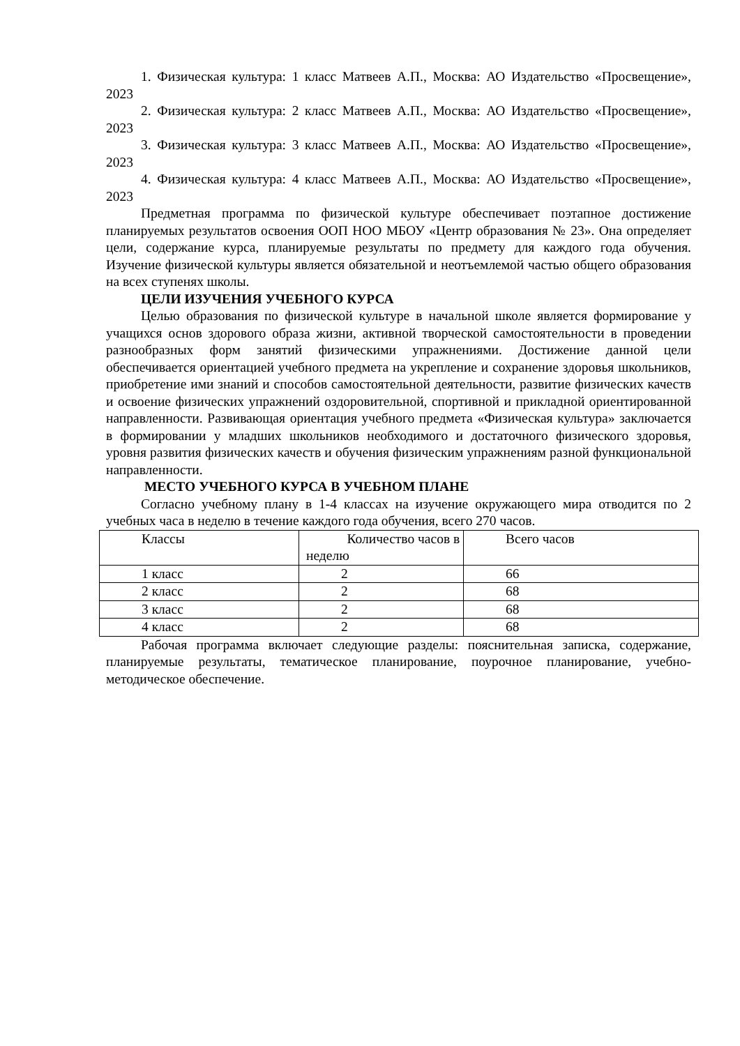1. Физическая культура: 1 класс Матвеев А.П., Москва: АО Издательство «Просвещение», 2023
2. Физическая культура: 2 класс Матвеев А.П., Москва: АО Издательство «Просвещение», 2023
3. Физическая культура: 3 класс Матвеев А.П., Москва: АО Издательство «Просвещение», 2023
4. Физическая культура: 4 класс Матвеев А.П., Москва: АО Издательство «Просвещение», 2023
Предметная программа по физической культуре обеспечивает поэтапное достижение планируемых результатов освоения ООП НОО МБОУ «Центр образования № 23». Она определяет цели, содержание курса, планируемые результаты по предмету для каждого года обучения. Изучение физической культуры является обязательной и неотъемлемой частью общего образования на всех ступенях школы.
ЦЕЛИ ИЗУЧЕНИЯ УЧЕБНОГО КУРСА
Целью образования по физической культуре в начальной школе является формирование у учащихся основ здорового образа жизни, активной творческой самостоятельности в проведении разнообразных форм занятий физическими упражнениями. Достижение данной цели обеспечивается ориентацией учебного предмета на укрепление и сохранение здоровья школьников, приобретение ими знаний и способов самостоятельной деятельности, развитие физических качеств и освоение физических упражнений оздоровительной, спортивной и прикладной ориентированной направленности. Развивающая ориентация учебного предмета «Физическая культура» заключается в формировании у младших школьников необходимого и достаточного физического здоровья, уровня развития физических качеств и обучения физическим упражнениям разной функциональной направленности.
МЕСТО УЧЕБНОГО КУРСА В УЧЕБНОМ ПЛАНЕ
Согласно учебному плану в 1-4 классах на изучение окружающего мира отводится по 2 учебных часа в неделю в течение каждого года обучения, всего 270 часов.
| Классы | Количество часов в неделю | Всего часов |
| 1 класс | 2 | 66 |
| 2 класс | 2 | 68 |
| 3 класс | 2 | 68 |
| 4 класс | 2 | 68 |
Рабочая программа включает следующие разделы: пояснительная записка, содержание, планируемые результаты, тематическое планирование, поурочное планирование, учебно-методическое обеспечение.